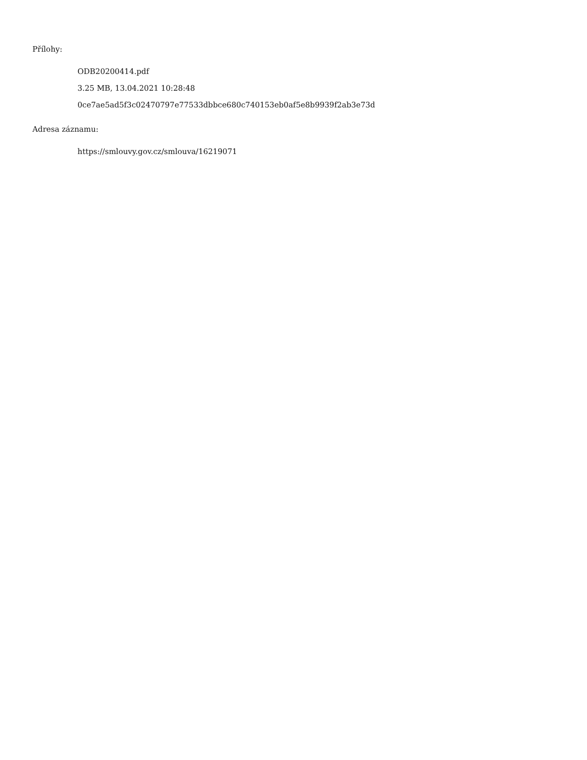Přílohy:
ODB20200414.pdf
3.25 MB, 13.04.2021 10:28:48
0ce7ae5ad5f3c02470797e77533dbbce680c740153eb0af5e8b9939f2ab3e73d
Adresa záznamu:
https://smlouvy.gov.cz/smlouva/16219071